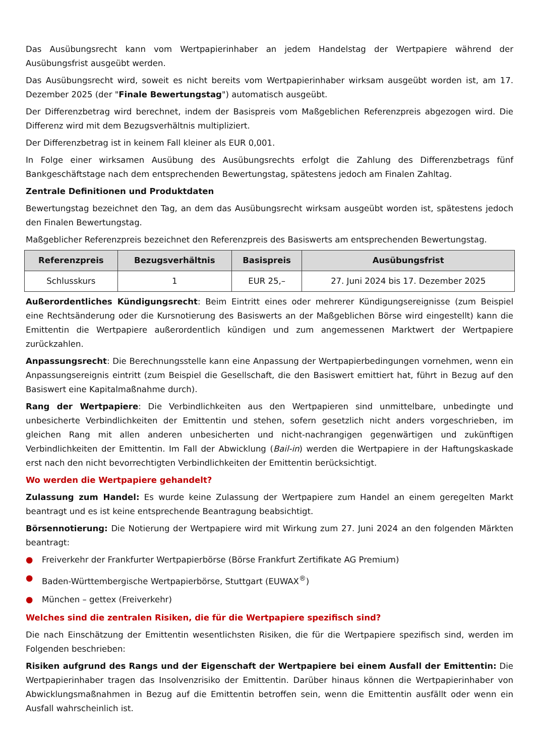Das Ausübungsrecht kann vom Wertpapierinhaber an jedem Handelstag der Wertpapiere während der Ausübungsfrist ausgeübt werden.
Das Ausübungsrecht wird, soweit es nicht bereits vom Wertpapierinhaber wirksam ausgeübt worden ist, am 17. Dezember 2025 (der "Finale Bewertungstag") automatisch ausgeübt.
Der Differenzbetrag wird berechnet, indem der Basispreis vom Maßgeblichen Referenzpreis abgezogen wird. Die Differenz wird mit dem Bezugsverhältnis multipliziert.
Der Differenzbetrag ist in keinem Fall kleiner als EUR 0,001.
In Folge einer wirksamen Ausübung des Ausübungsrechts erfolgt die Zahlung des Differenzbetrags fünf Bankgeschäftstage nach dem entsprechenden Bewertungstag, spätestens jedoch am Finalen Zahltag.
Zentrale Definitionen und Produktdaten
Bewertungstag bezeichnet den Tag, an dem das Ausübungsrecht wirksam ausgeübt worden ist, spätestens jedoch den Finalen Bewertungstag.
Maßgeblicher Referenzpreis bezeichnet den Referenzpreis des Basiswerts am entsprechenden Bewertungstag.
| Referenzpreis | Bezugsverhältnis | Basispreis | Ausübungsfrist |
| --- | --- | --- | --- |
| Schlusskurs | 1 | EUR 25,– | 27. Juni 2024 bis 17. Dezember 2025 |
Außerordentliches Kündigungsrecht: Beim Eintritt eines oder mehrerer Kündigungsereignisse (zum Beispiel eine Rechtsänderung oder die Kursnotierung des Basiswerts an der Maßgeblichen Börse wird eingestellt) kann die Emittentin die Wertpapiere außerordentlich kündigen und zum angemessenen Marktwert der Wertpapiere zurückzahlen.
Anpassungsrecht: Die Berechnungsstelle kann eine Anpassung der Wertpapierbedingungen vornehmen, wenn ein Anpassungsereignis eintritt (zum Beispiel die Gesellschaft, die den Basiswert emittiert hat, führt in Bezug auf den Basiswert eine Kapitalmaßnahme durch).
Rang der Wertpapiere: Die Verbindlichkeiten aus den Wertpapieren sind unmittelbare, unbedingte und unbesicherte Verbindlichkeiten der Emittentin und stehen, sofern gesetzlich nicht anders vorgeschrieben, im gleichen Rang mit allen anderen unbesicherten und nicht-nachrangigen gegenwärtigen und zukünftigen Verbindlichkeiten der Emittentin. Im Fall der Abwicklung (Bail-in) werden die Wertpapiere in der Haftungskaskade erst nach den nicht bevorrechtigten Verbindlichkeiten der Emittentin berücksichtigt.
Wo werden die Wertpapiere gehandelt?
Zulassung zum Handel: Es wurde keine Zulassung der Wertpapiere zum Handel an einem geregelten Markt beantragt und es ist keine entsprechende Beantragung beabsichtigt.
Börsennotierung: Die Notierung der Wertpapiere wird mit Wirkung zum 27. Juni 2024 an den folgenden Märkten beantragt:
● Freiverkehr der Frankfurter Wertpapierbörse (Börse Frankfurt Zertifikate AG Premium)
● Baden-Württembergische Wertpapierbörse, Stuttgart (EUWAX<sup>®</sup>)
● München – gettex (Freiverkehr)
Welches sind die zentralen Risiken, die für die Wertpapiere spezifisch sind?
Die nach Einschätzung der Emittentin wesentlichsten Risiken, die für die Wertpapiere spezifisch sind, werden im Folgenden beschrieben:
Risiken aufgrund des Rangs und der Eigenschaft der Wertpapiere bei einem Ausfall der Emittentin: Die Wertpapierinhaber tragen das Insolvenzrisiko der Emittentin. Darüber hinaus können die Wertpapierinhaber von Abwicklungsmaßnahmen in Bezug auf die Emittentin betroffen sein, wenn die Emittentin ausfällt oder wenn ein Ausfall wahrscheinlich ist.